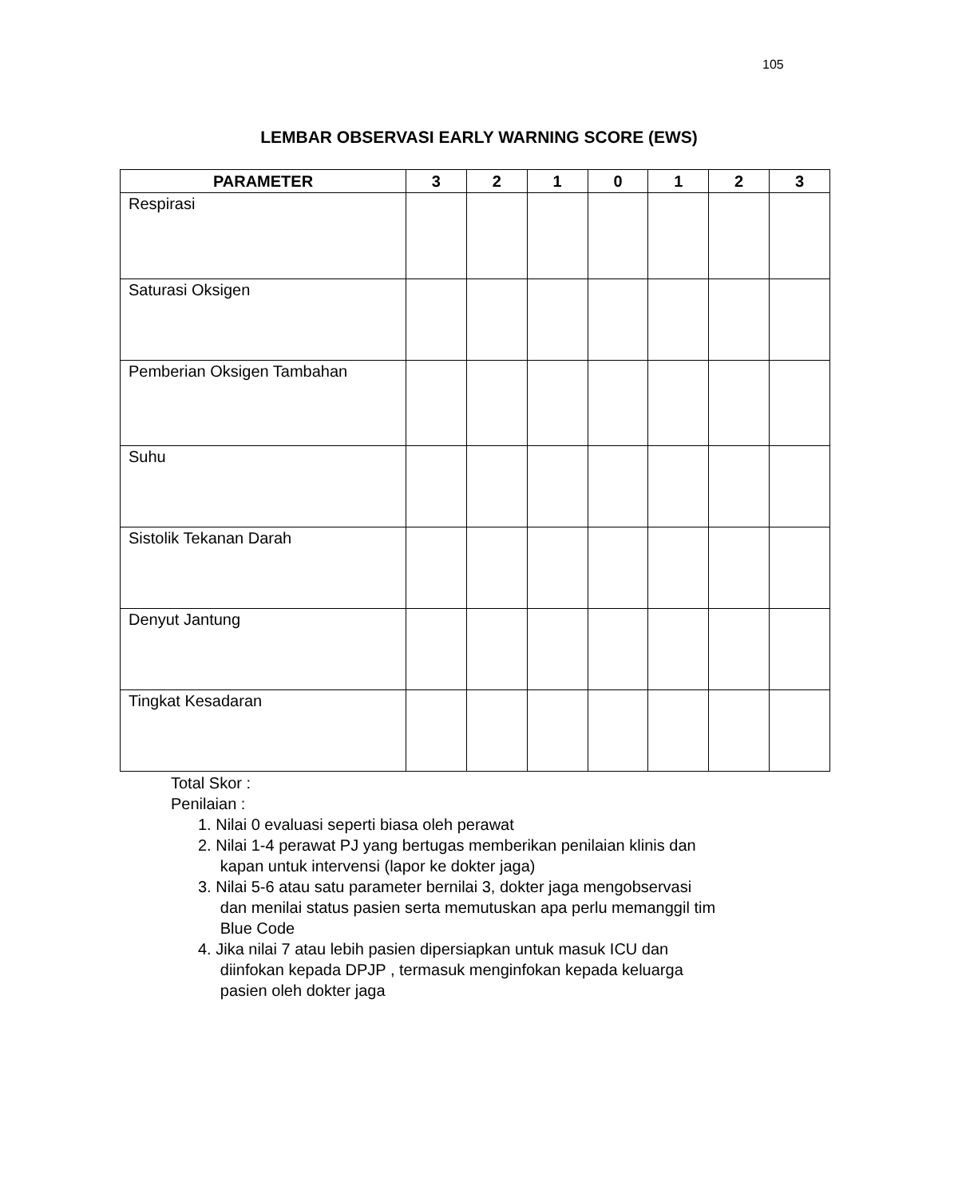105
LEMBAR OBSERVASI EARLY WARNING SCORE (EWS)
| PARAMETER | 3 | 2 | 1 | 0 | 1 | 2 | 3 |
| --- | --- | --- | --- | --- | --- | --- | --- |
| Respirasi | | | | | | | |
| Saturasi Oksigen | | | | | | | |
| Pemberian Oksigen Tambahan | | | | | | | |
| Suhu | | | | | | | |
| Sistolik Tekanan Darah | | | | | | | |
| Denyut Jantung | | | | | | | |
| Tingkat Kesadaran | | | | | | | |
Total Skor :
Penilaian :
1. Nilai 0 evaluasi seperti biasa oleh perawat
2. Nilai 1-4 perawat PJ yang bertugas memberikan penilaian klinis dan
kapan untuk intervensi (lapor ke dokter jaga)
3. Nilai 5-6 atau satu parameter bernilai 3, dokter jaga mengobservasi
dan menilai status pasien serta memutuskan apa perlu memanggil tim
Blue Code
4. Jika nilai 7 atau lebih pasien dipersiapkan untuk masuk ICU dan
diinfokan kepada DPJP , termasuk menginfokan kepada keluarga
pasien oleh dokter jaga